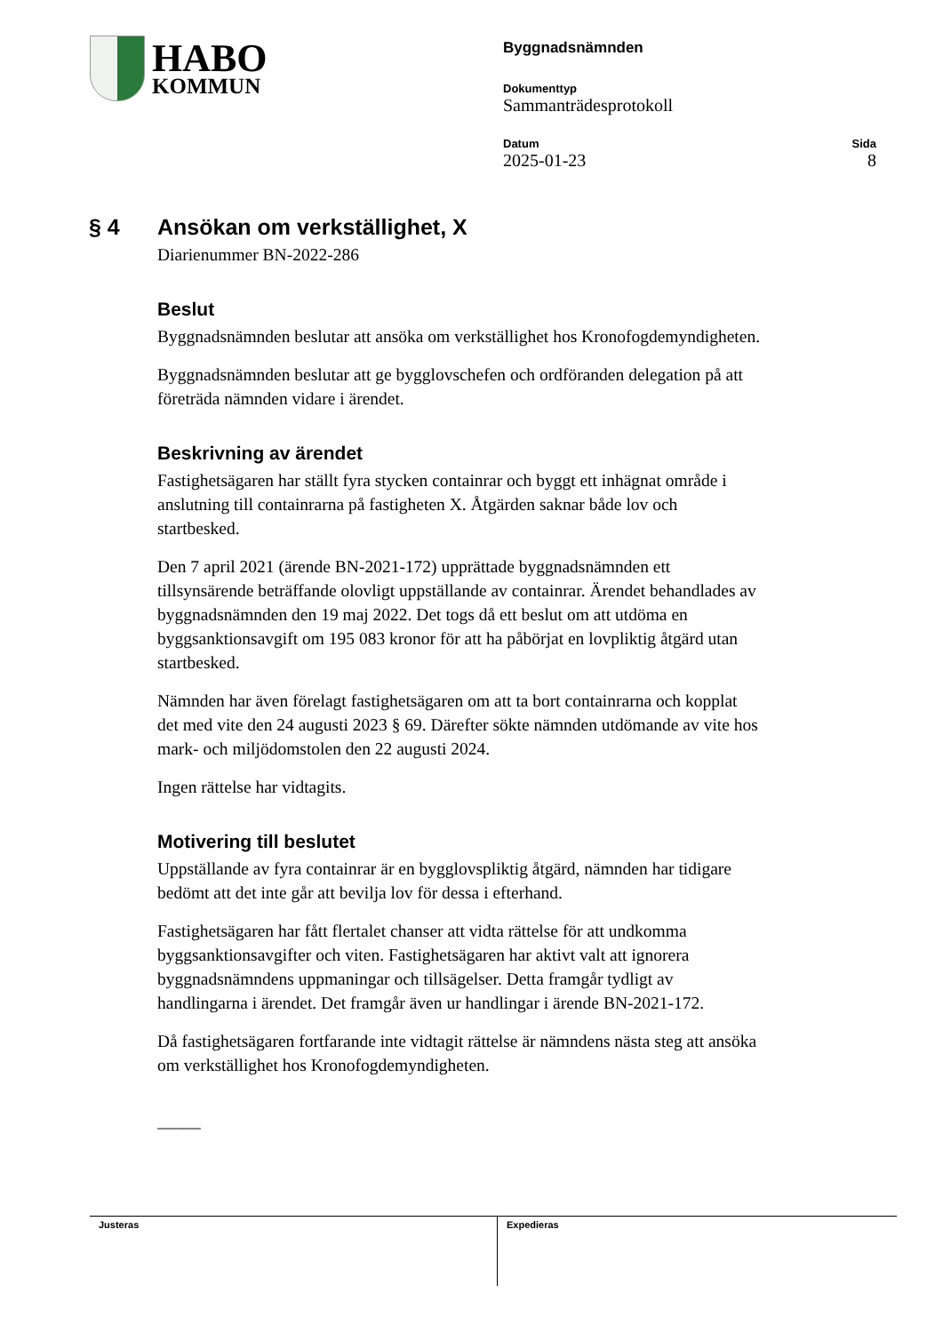HABO
KOMMUN
Byggnadsnämnden
Dokumenttyp
Sammanträdesprotokoll
Datum
2025-01-23
Sida
8
§ 4 Ansökan om verkställighet, X
Diarienummer BN-2022-286
Beslut
Byggnadsnämnden beslutar att ansöka om verkställighet hos Kronofogdemyndigheten.
Byggnadsnämnden beslutar att ge bygglovschefen och ordföranden delegation på att företräda nämnden vidare i ärendet.
Beskrivning av ärendet
Fastighetsägaren har ställt fyra stycken containrar och byggt ett inhägnat område i anslutning till containrarna på fastigheten X. Åtgärden saknar både lov och startbesked.
Den 7 april 2021 (ärende BN-2021-172) upprättade byggnadsnämnden ett tillsynsärende beträffande olovligt uppställande av containrar. Ärendet behandlades av byggnadsnämnden den 19 maj 2022. Det togs då ett beslut om att utdöma en byggsanktionsavgift om 195 083 kronor för att ha påbörjat en lovpliktig åtgärd utan startbesked.
Nämnden har även förelagt fastighetsägaren om att ta bort containrarna och kopplat det med vite den 24 augusti 2023 § 69. Därefter sökte nämnden utdömande av vite hos mark- och miljödomstolen den 22 augusti 2024.
Ingen rättelse har vidtagits.
Motivering till beslutet
Uppställande av fyra containrar är en bygglovspliktig åtgärd, nämnden har tidigare bedömt att det inte går att bevilja lov för dessa i efterhand.
Fastighetsägaren har fått flertalet chanser att vidta rättelse för att undkomma byggsanktionsavgifter och viten. Fastighetsägaren har aktivt valt att ignorera byggnadsnämndens uppmaningar och tillsägelser. Detta framgår tydligt av handlingarna i ärendet. Det framgår även ur handlingar i ärende BN-2021-172.
Då fastighetsägaren fortfarande inte vidtagit rättelse är nämndens nästa steg att ansöka om verkställighet hos Kronofogdemyndigheten.
_____
Justeras Expedieras